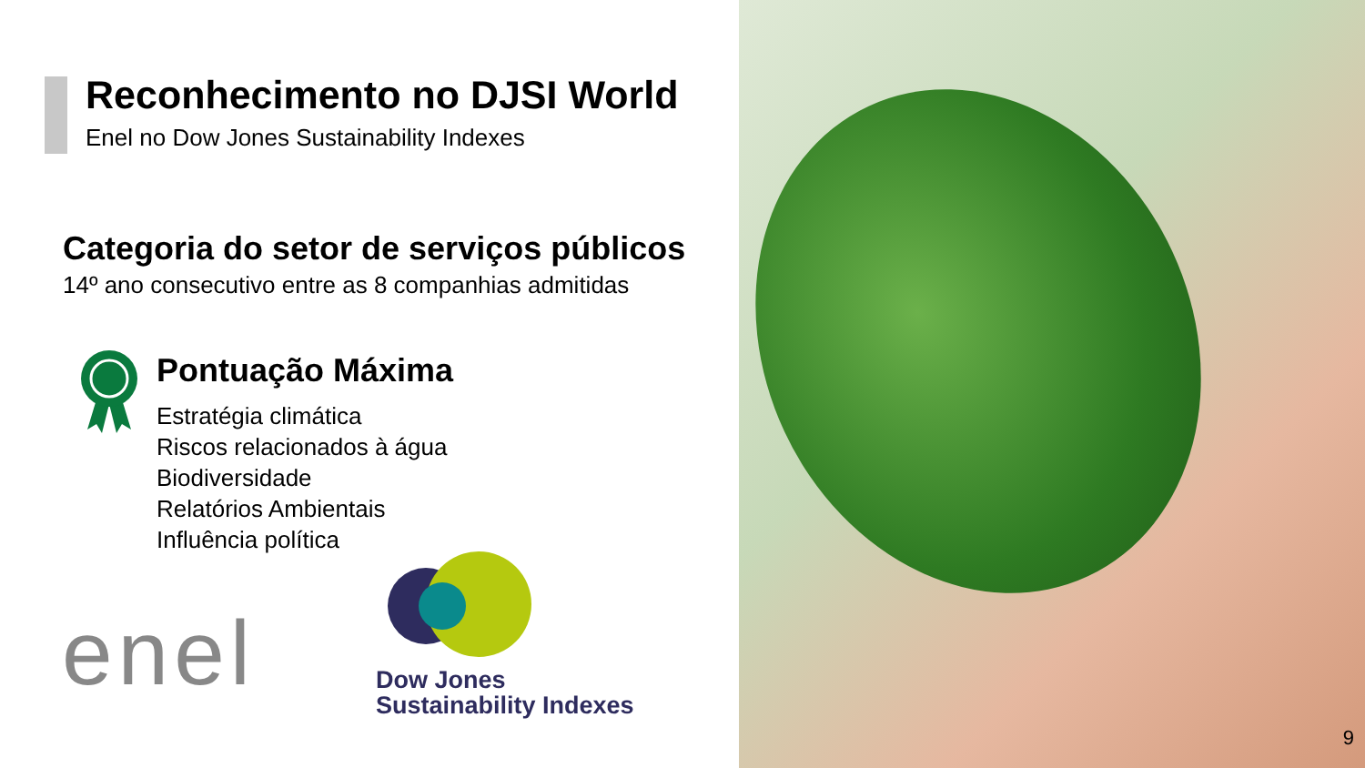Reconhecimento no DJSI World
Enel no Dow Jones Sustainability Indexes
Categoria do setor de serviços públicos
14º ano consecutivo entre as 8 companhias admitidas
Pontuação Máxima
Estratégia climática
Riscos relacionados à água
Biodiversidade
Relatórios Ambientais
Influência política
enel
Dow Jones
Sustainability Indexes
9